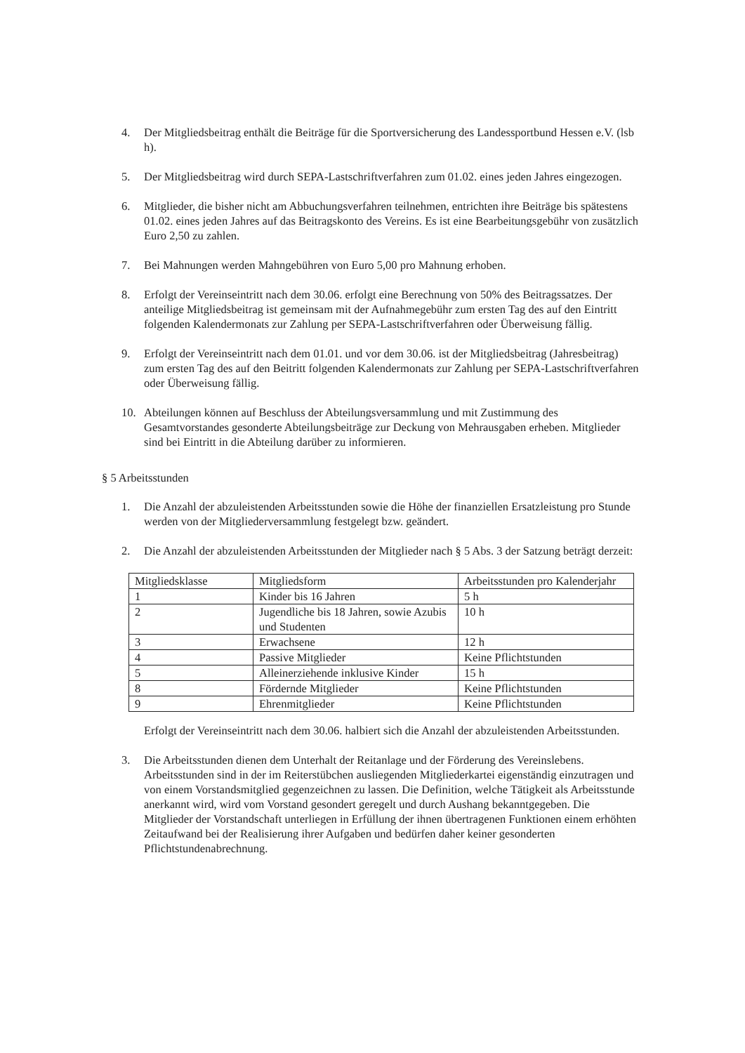4. Der Mitgliedsbeitrag enthält die Beiträge für die Sportversicherung des Landessportbund Hessen e.V. (lsb h).
5. Der Mitgliedsbeitrag wird durch SEPA-Lastschriftverfahren zum 01.02. eines jeden Jahres eingezogen.
6. Mitglieder, die bisher nicht am Abbuchungsverfahren teilnehmen, entrichten ihre Beiträge bis spätestens 01.02. eines jeden Jahres auf das Beitragskonto des Vereins. Es ist eine Bearbeitungsgebühr von zusätzlich Euro 2,50 zu zahlen.
7. Bei Mahnungen werden Mahngebühren von Euro 5,00 pro Mahnung erhoben.
8. Erfolgt der Vereinseintritt nach dem 30.06. erfolgt eine Berechnung von 50% des Beitragssatzes. Der anteilige Mitgliedsbeitrag ist gemeinsam mit der Aufnahmegebühr zum ersten Tag des auf den Eintritt folgenden Kalendermonats zur Zahlung per SEPA-Lastschriftverfahren oder Überweisung fällig.
9. Erfolgt der Vereinseintritt nach dem 01.01. und vor dem 30.06. ist der Mitgliedsbeitrag (Jahresbeitrag) zum ersten Tag des auf den Beitritt folgenden Kalendermonats zur Zahlung per SEPA-Lastschriftverfahren oder Überweisung fällig.
10. Abteilungen können auf Beschluss der Abteilungsversammlung und mit Zustimmung des Gesamtvorstandes gesonderte Abteilungsbeiträge zur Deckung von Mehrausgaben erheben. Mitglieder sind bei Eintritt in die Abteilung darüber zu informieren.
§ 5 Arbeitsstunden
1. Die Anzahl der abzuleistenden Arbeitsstunden sowie die Höhe der finanziellen Ersatzleistung pro Stunde werden von der Mitgliederversammlung festgelegt bzw. geändert.
2. Die Anzahl der abzuleistenden Arbeitsstunden der Mitglieder nach § 5 Abs. 3 der Satzung beträgt derzeit:
| Mitgliedsklasse | Mitgliedsform | Arbeitsstunden pro Kalenderjahr |
| 1 | Kinder bis 16 Jahren | 5 h |
| 2 | Jugendliche bis 18 Jahren, sowie Azubis und Studenten | 10 h |
| 3 | Erwachsene | 12 h |
| 4 | Passive Mitglieder | Keine Pflichtstunden |
| 5 | Alleinerziehende inklusive Kinder | 15 h |
| 8 | Fördernde Mitglieder | Keine Pflichtstunden |
| 9 | Ehrenmitglieder | Keine Pflichtstunden |
Erfolgt der Vereinseintritt nach dem 30.06. halbiert sich die Anzahl der abzuleistenden Arbeitsstunden.
3. Die Arbeitsstunden dienen dem Unterhalt der Reitanlage und der Förderung des Vereinslebens. Arbeitsstunden sind in der im Reiterstübchen ausliegenden Mitgliederkartei eigenständig einzutragen und von einem Vorstandsmitglied gegenzeichnen zu lassen. Die Definition, welche Tätigkeit als Arbeitsstunde anerkannt wird, wird vom Vorstand gesondert geregelt und durch Aushang bekanntgegeben. Die Mitglieder der Vorstandschaft unterliegen in Erfüllung der ihnen übertragenen Funktionen einem erhöhten Zeitaufwand bei der Realisierung ihrer Aufgaben und bedürfen daher keiner gesonderten Pflichtstundenabrechnung.